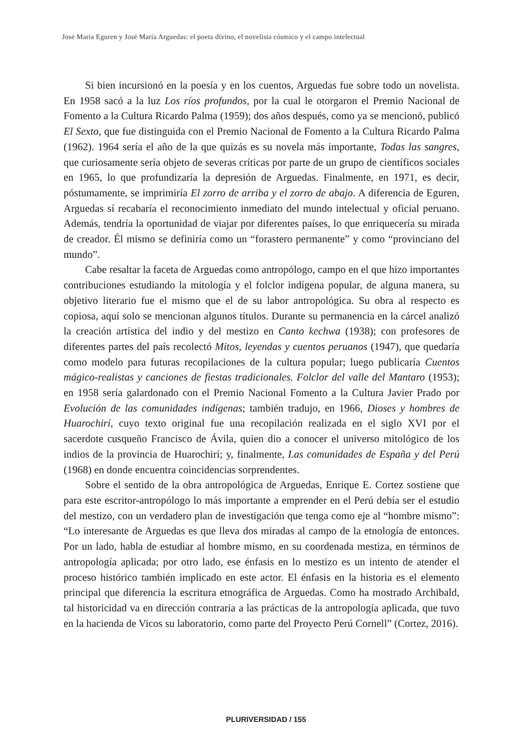José María Eguren y José María Arguedas: el poeta divino, el novelista cósmico y el campo intelectual
Si bien incursionó en la poesía y en los cuentos, Arguedas fue sobre todo un novelista. En 1958 sacó a la luz Los ríos profundos, por la cual le otorgaron el Premio Nacional de Fomento a la Cultura Ricardo Palma (1959); dos años después, como ya se mencionó, publicó El Sexto, que fue distinguida con el Premio Nacional de Fomento a la Cultura Ricardo Palma (1962). 1964 sería el año de la que quizás es su novela más importante, Todas las sangres, que curiosamente sería objeto de severas críticas por parte de un grupo de científicos sociales en 1965, lo que profundizaría la depresión de Arguedas. Finalmente, en 1971, es decir, póstumamente, se imprimiría El zorro de arriba y el zorro de abajo. A diferencia de Eguren, Arguedas sí recabaría el reconocimiento inmediato del mundo intelectual y oficial peruano. Además, tendría la oportunidad de viajar por diferentes países, lo que enriquecería su mirada de creador. Él mismo se definiría como un “forastero permanente” y como “provinciano del mundo”.
Cabe resaltar la faceta de Arguedas como antropólogo, campo en el que hizo importantes contribuciones estudiando la mitología y el folclor indígena popular, de alguna manera, su objetivo literario fue el mismo que el de su labor antropológica. Su obra al respecto es copiosa, aquí solo se mencionan algunos títulos. Durante su permanencia en la cárcel analizó la creación artística del indio y del mestizo en Canto kechwa (1938); con profesores de diferentes partes del país recolectó Mitos, leyendas y cuentos peruanos (1947), que quedaría como modelo para futuras recopilaciones de la cultura popular; luego publicaría Cuentos mágico-realistas y canciones de fiestas tradicionales. Folclor del valle del Mantaro (1953); en 1958 sería galardonado con el Premio Nacional Fomento a la Cultura Javier Prado por Evolución de las comunidades indígenas; también tradujo, en 1966, Dioses y hombres de Huarochirí, cuyo texto original fue una recopilación realizada en el siglo XVI por el sacerdote cusqueño Francisco de Ávila, quien dio a conocer el universo mitológico de los indios de la provincia de Huarochirí; y, finalmente, Las comunidades de España y del Perú (1968) en donde encuentra coincidencias sorprendentes.
Sobre el sentido de la obra antropológica de Arguedas, Enrique E. Cortez sostiene que para este escritor-antropólogo lo más importante a emprender en el Perú debía ser el estudio del mestizo, con un verdadero plan de investigación que tenga como eje al “hombre mismo”: “Lo interesante de Arguedas es que lleva dos miradas al campo de la etnología de entonces. Por un lado, habla de estudiar al hombre mismo, en su coordenada mestiza, en términos de antropología aplicada; por otro lado, ese énfasis en lo mestizo es un intento de atender el proceso histórico también implicado en este actor. El énfasis en la historia es el elemento principal que diferencia la escritura etnográfica de Arguedas. Como ha mostrado Archibald, tal historicidad va en dirección contraria a las prácticas de la antropología aplicada, que tuvo en la hacienda de Vicos su laboratorio, como parte del Proyecto Perú Cornell” (Cortez, 2016).
PLURIVERSIDAD / 155